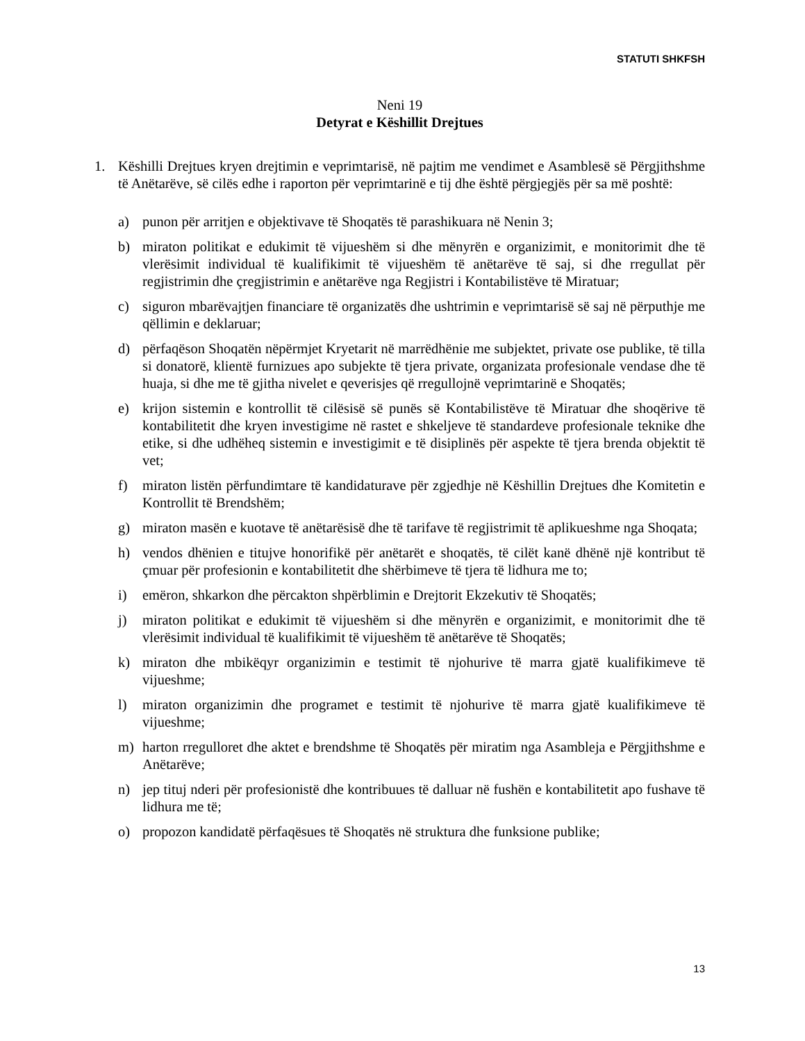STATUTI SHKFSH
Neni 19
Detyrat e Këshillit Drejtues
1. Këshilli Drejtues kryen drejtimin e veprimtarisë, në pajtim me vendimet e Asamblesë së Përgjithshme të Anëtarëve, së cilës edhe i raporton për veprimtarinë e tij dhe është përgjegjës për sa më poshtë:
a) punon për arritjen e objektivave të Shoqatës të parashikuara në Nenin 3;
b) miraton politikat e edukimit të vijueshëm si dhe mënyrën e organizimit, e monitorimit dhe të vlerësimit individual të kualifikimit të vijueshëm të anëtarëve të saj, si dhe rregullat për regjistrimin dhe çregjistrimin e anëtarëve nga Regjistri i Kontabilistëve të Miratuar;
c) siguron mbarëvajtjen financiare të organizatës dhe ushtrimin e veprimtarisë së saj në përputhje me qëllimin e deklaruar;
d) përfaqëson Shoqatën nëpërmjet Kryetarit në marrëdhënie me subjektet, private ose publike, të tilla si donatorë, klientë furnizues apo subjekte të tjera private, organizata profesionale vendase dhe të huaja, si dhe me të gjitha nivelet e qeverisjes që rregullojnë veprimtarinë e Shoqatës;
e) krijon sistemin e kontrollit të cilësisë së punës së Kontabilistëve të Miratuar dhe shoqërive të kontabilitetit dhe kryen investigime në rastet e shkeljeve të standardeve profesionale teknike dhe etike, si dhe udhëheq sistemin e investigimit e të disiplinës për aspekte të tjera brenda objektit të vet;
f) miraton listën përfundimtare të kandidaturave për zgjedhje në Këshillin Drejtues dhe Komitetin e Kontrollit të Brendshëm;
g) miraton masën e kuotave të anëtarësisë dhe të tarifave të regjistrimit të aplikueshme nga Shoqata;
h) vendos dhënien e titujve honorifikë për anëtarët e shoqatës, të cilët kanë dhënë një kontribut të çmuar për profesionin e kontabilitetit dhe shërbimeve të tjera të lidhura me to;
i) emëron, shkarkon dhe përcakton shpërblimin e Drejtorit Ekzekutiv të Shoqatës;
j) miraton politikat e edukimit të vijueshëm si dhe mënyrën e organizimit, e monitorimit dhe të vlerësimit individual të kualifikimit të vijueshëm të anëtarëve të Shoqatës;
k) miraton dhe mbikëqyr organizimin e testimit të njohurive të marra gjatë kualifikimeve të vijueshme;
l) miraton organizimin dhe programet e testimit të njohurive të marra gjatë kualifikimeve të vijueshme;
m) harton rregulloret dhe aktet e brendshme të Shoqatës për miratim nga Asambleja e Përgjithshme e Anëtarëve;
n) jep tituj nderi për profesionistë dhe kontribuues të dalluar në fushën e kontabilitetit apo fushave të lidhura me të;
o) propozon kandidatë përfaqësues të Shoqatës në struktura dhe funksione publike;
13